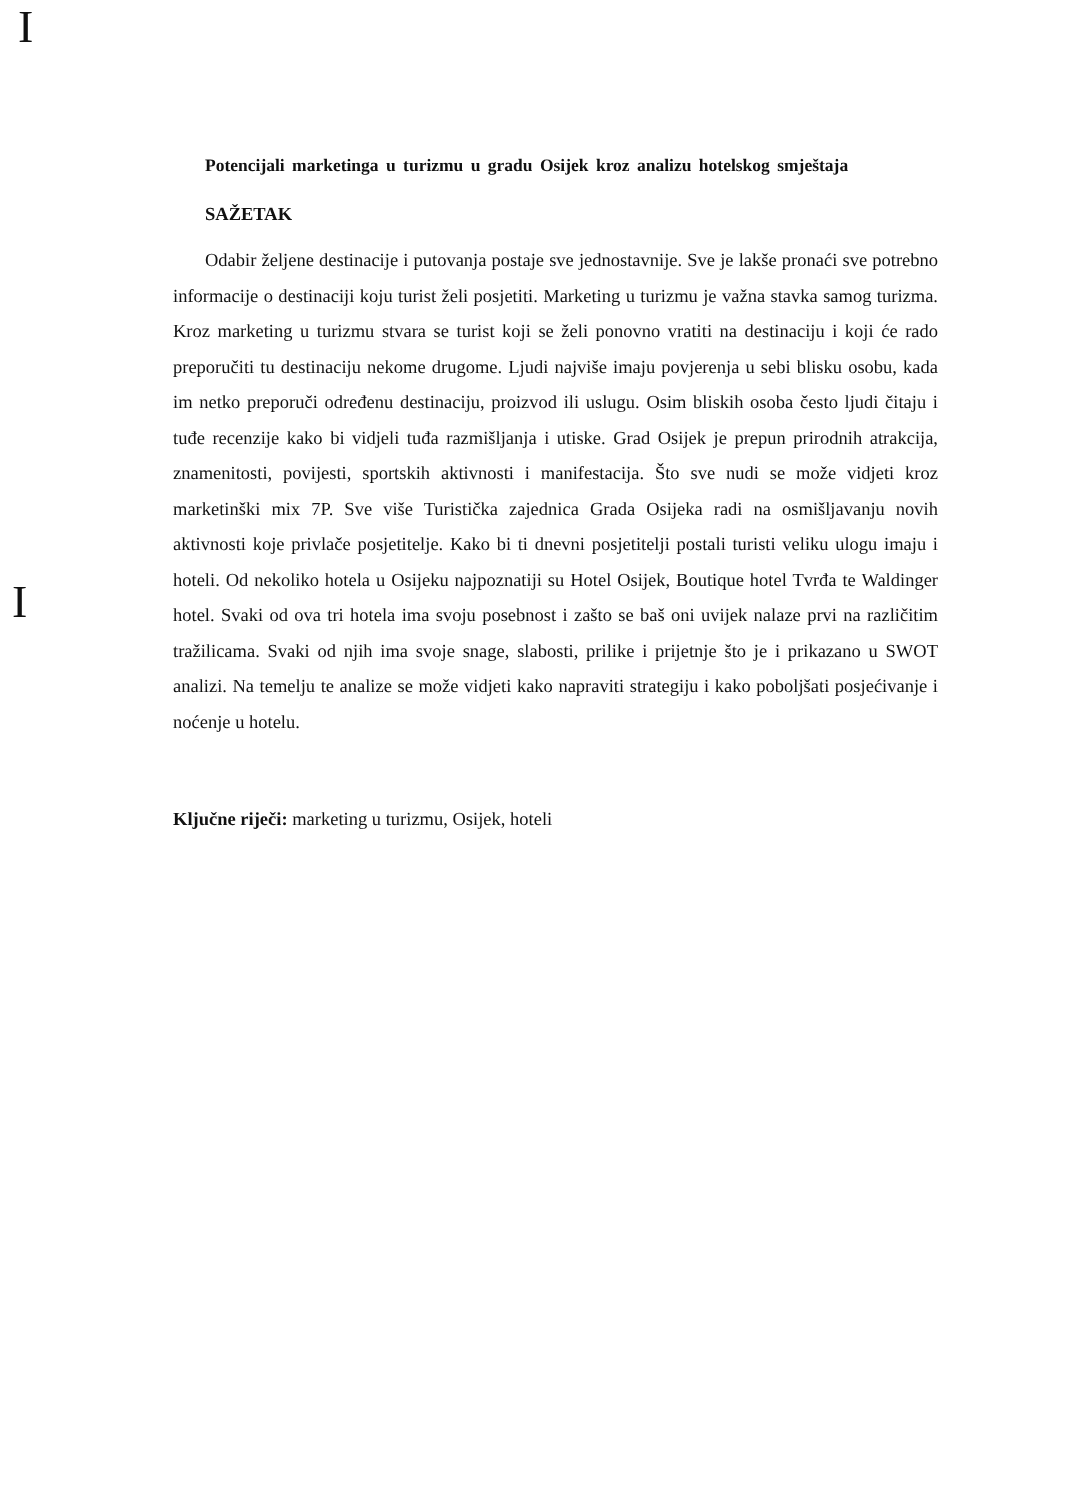I
Potencijali marketinga u turizmu u gradu Osijek kroz analizu hotelskog smještaja
SAŽETAK
Odabir željene destinacije i putovanja postaje sve jednostavnije. Sve je lakše pronaći sve potrebno informacije o destinaciji koju turist želi posjetiti. Marketing u turizmu je važna stavka samog turizma. Kroz marketing u turizmu stvara se turist koji se želi ponovno vratiti na destinaciju i koji će rado preporučiti tu destinaciju nekome drugome. Ljudi najviše imaju povjerenja u sebi blisku osobu, kada im netko preporuči određenu destinaciju, proizvod ili uslugu. Osim bliskih osoba često ljudi čitaju i tuđe recenzije kako bi vidjeli tuđa razmišljanja i utiske. Grad Osijek je prepun prirodnih atrakcija, znamenitosti, povijesti, sportskih aktivnosti i manifestacija. Što sve nudi se može vidjeti kroz marketinški mix 7P. Sve više Turistička zajednica Grada Osijeka radi na osmišljavanju novih aktivnosti koje privlače posjetitelje. Kako bi ti dnevni posjetitelji postali turisti veliku ulogu imaju i hoteli. Od nekoliko hotela u Osijeku najpoznatiji su Hotel Osijek, Boutique hotel Tvrđa te Waldinger hotel. Svaki od ova tri hotela ima svoju posebnost i zašto se baš oni uvijek nalaze prvi na različitim tražilicama. Svaki od njih ima svoje snage, slabosti, prilike i prijetnje što je i prikazano u SWOT analizi. Na temelju te analize se može vidjeti kako napraviti strategiju i kako poboljšati posjećivanje i noćenje u hotelu.
Ključne riječi: marketing u turizmu, Osijek, hoteli
I